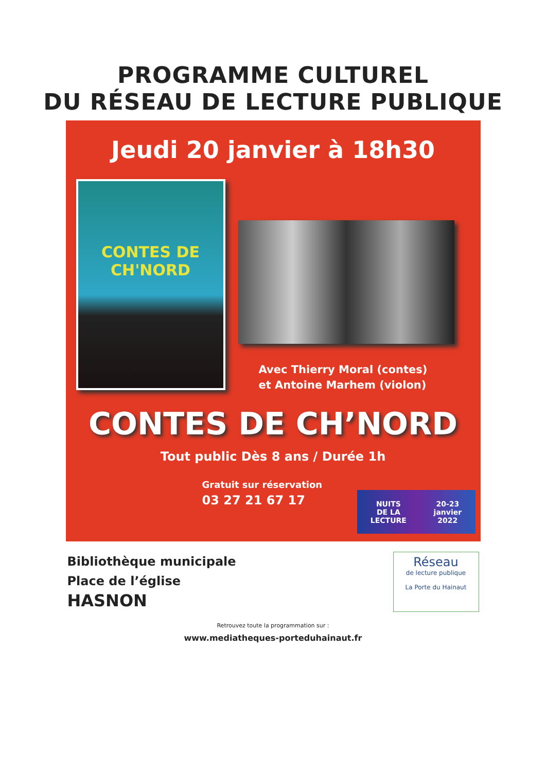PROGRAMME CULTUREL
DU RÉSEAU DE LECTURE PUBLIQUE
Jeudi 20 janvier à 18h30
CONTES DE
CH'NORD
Avec Thierry Moral (contes)
et Antoine Marhem (violon)
CONTES DE CH’NORD
Tout public Dès 8 ans / Durée 1h
Gratuit sur réservation
03 27 21 67 17
NUITS
DE LA
LECTURE 20-23
janvier
2022
Bibliothèque municipale
Place de l’église
HASNON
Réseau
de lecture publique
La Porte du Hainaut
Retrouvez toute la programmation sur :
www.mediatheques-porteduhainaut.fr